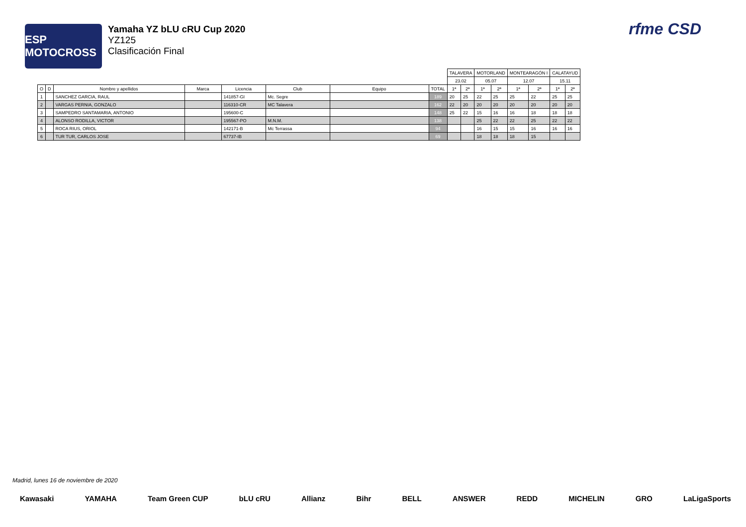ESP MOTOCROSS
Yamaha YZ bLU cRU Cup 2020
YZ125
Clasificación Final
rfme CSD
| | | | | | | | | TALAVERA | | MOTORLAND | | MONTEARAGÓN I | | CALATAYUD | |
| | | | | | | | | 23.02 | | 05.07 | | 12.07 | | 15.11 | |
| O | D | Nombre y apellidos | Marca | Licencia | Club | Equipo | TOTAL | 1ª | 2ª | 1ª | 2ª | 1ª | 2ª | 1ª | 2ª |
| 1 | | SANCHEZ GARCIA, RAUL | | 141857-GI | Mc. Segre | | 189 | 20 | 25 | 22 | 25 | 25 | 22 | 25 | 25 |
| 2 | | VARGAS PERNIA, GONZALO | | 116310-CR | MC Talavera | | 162 | 22 | 20 | 20 | 20 | 20 | 20 | 20 | 20 |
| 3 | | SAMPEDRO SANTAMARIA, ANTONIO | | 195600-C | | | 148 | 25 | 22 | 15 | 16 | 16 | 18 | 18 | 18 |
| 4 | | ALONSO RODILLA, VICTOR | | 195567-PO | M.N.M. | | 138 | | | 25 | 22 | 22 | 25 | 22 | 22 |
| 5 | | ROCA RIUS, ORIOL | | 142171-B | Mc Terrassa | | 94 | | | 16 | 15 | 15 | 16 | 16 | 16 |
| 6 | | TUR TUR, CARLOS JOSE | | 67737-IB | | | 69 | | | 18 | 18 | 18 | 15 | | |
Madrid, lunes 16 de noviembre de 2020
Kawasaki YAMAHA Team Green CUP bLU cRU Allianz Bihr BELL ANSWER REDD MICHELIN GRO LaLigaSports